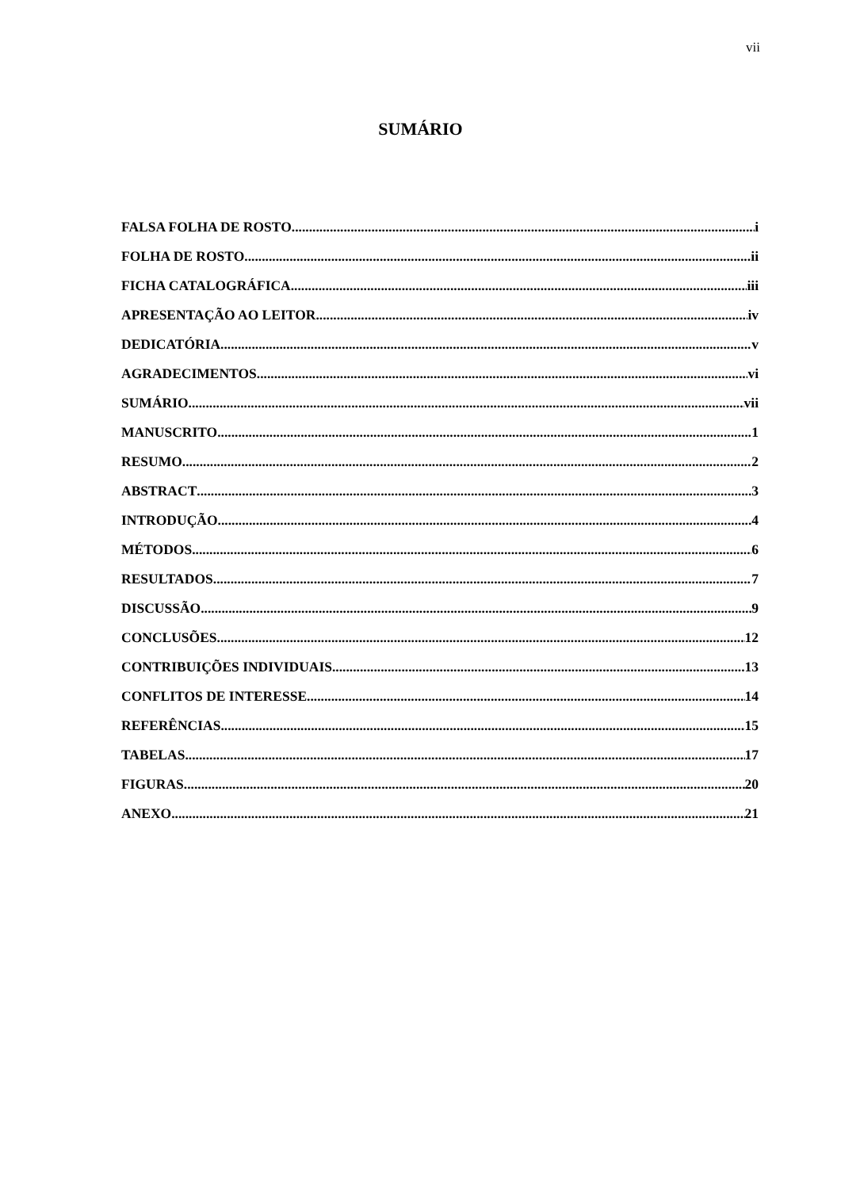vii
SUMÁRIO
FALSA FOLHA DE ROSTO i
FOLHA DE ROSTO ii
FICHA CATALOGRÁFICA iii
APRESENTAÇÃO AO LEITOR iv
DEDICATÓRIA v
AGRADECIMENTOS vi
SUMÁRIO vii
MANUSCRITO 1
RESUMO 2
ABSTRACT 3
INTRODUÇÃO 4
MÉTODOS 6
RESULTADOS 7
DISCUSSÃO 9
CONCLUSÕES 12
CONTRIBUIÇÕES INDIVIDUAIS 13
CONFLITOS DE INTERESSE 14
REFERÊNCIAS 15
TABELAS 17
FIGURAS 20
ANEXO 21